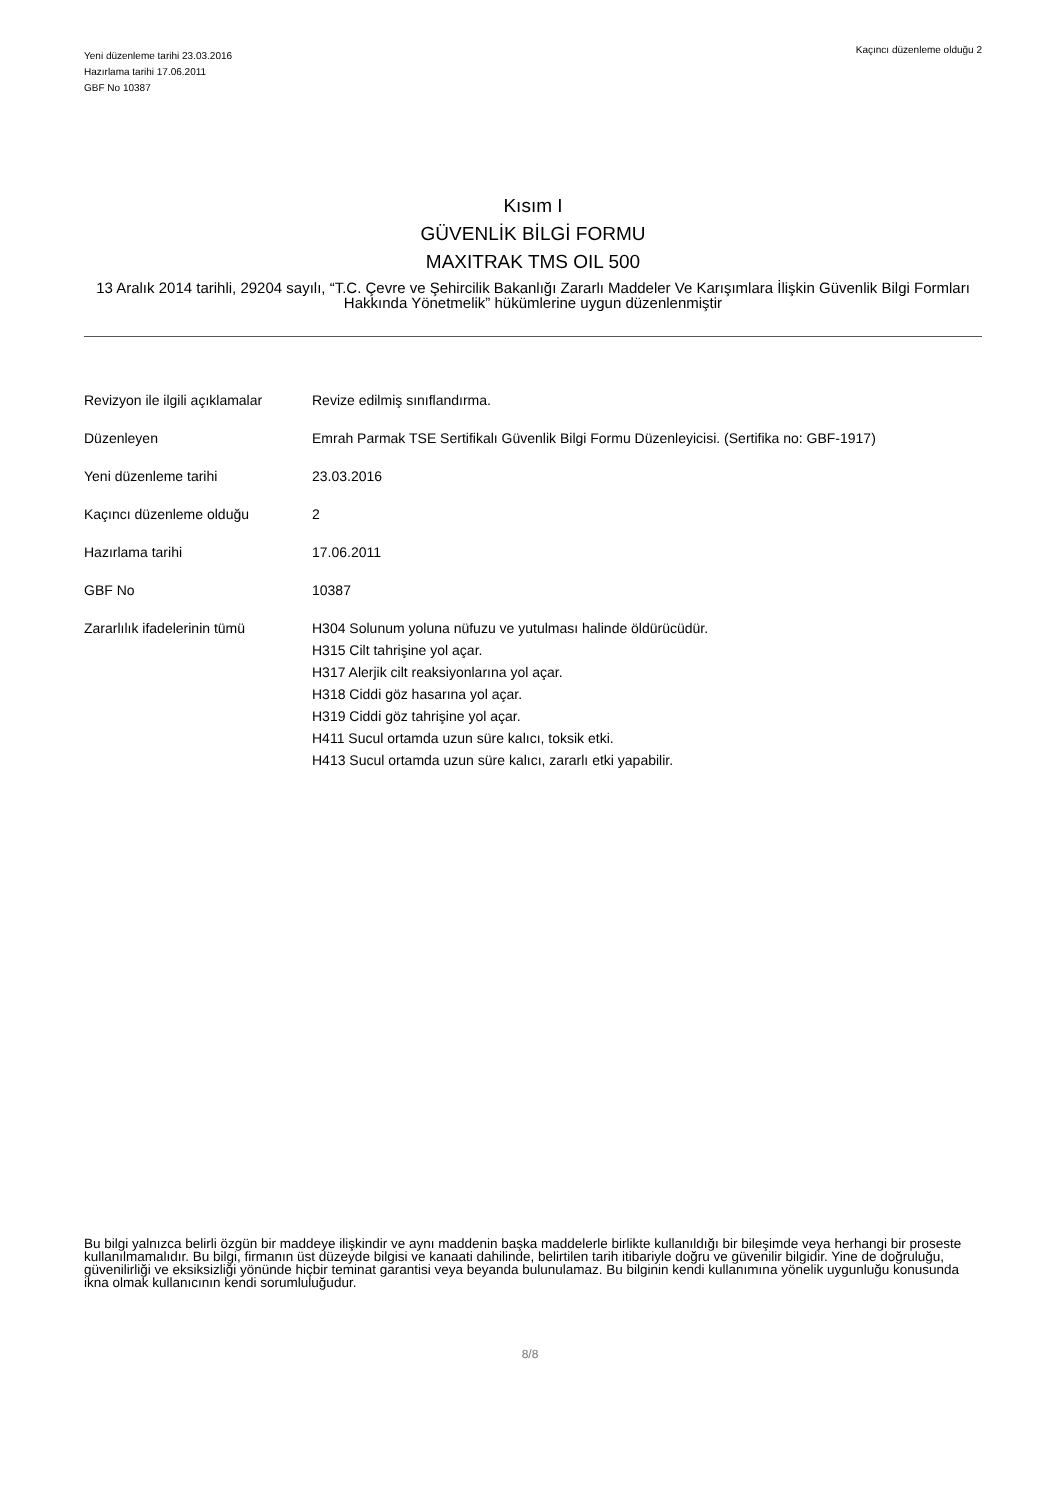Yeni düzenleme tarihi 23.03.2016
Hazırlama tarihi 17.06.2011
GBF No 10387
Kaçıncı düzenleme olduğu 2
Kısım I
GÜVENLİK BİLGİ FORMU
MAXITRAK TMS OIL 500
13 Aralık 2014 tarihli, 29204 sayılı, “T.C. Çevre ve Şehircilik Bakanlığı Zararlı Maddeler Ve Karışımlara İlişkin Güvenlik Bilgi Formları Hakkında Yönetmelik” hükümlerine uygun düzenlenmiştir
| Revizyon ile ilgili açıklamalar | Revize edilmiş sınıflandırma. |
| Düzenleyen | Emrah Parmak TSE Sertifikalı Güvenlik Bilgi Formu Düzenleyicisi. (Sertifika no: GBF-1917) |
| Yeni düzenleme tarihi | 23.03.2016 |
| Kaçıncı düzenleme olduğu | 2 |
| Hazırlama tarihi | 17.06.2011 |
| GBF No | 10387 |
| Zararlılık ifadelerinin tümü | H304 Solunum yoluna nüfuzu ve yutulması halinde öldürücüdür. H315 Cilt tahrişine yol açar. H317 Alerjik cilt reaksiyonlarına yol açar. H318 Ciddi göz hasarına yol açar. H319 Ciddi göz tahrişine yol açar. H411 Sucul ortamda uzun süre kalıcı, toksik etki. H413 Sucul ortamda uzun süre kalıcı, zararlı etki yapabilir. |
Bu bilgi yalnızca belirli özgün bir maddeye ilişkindir ve aynı maddenin başka maddelerle birlikte kullanıldığı bir bileşimde veya herhangi bir proseste kullanılmamalıdır. Bu bilgi, firmanın üst düzeyde bilgisi ve kanaati dahilinde, belirtilen tarih itibariyle doğru ve güvenilir bilgidir. Yine de doğruluğu, güvenilirliği ve eksiksizliği yönünde hiçbir teminat garantisi veya beyanda bulunulamaz. Bu bilginin kendi kullanımına yönelik uygunluğu konusunda ikna olmak kullanıcının kendi sorumluluğudur.
8/8